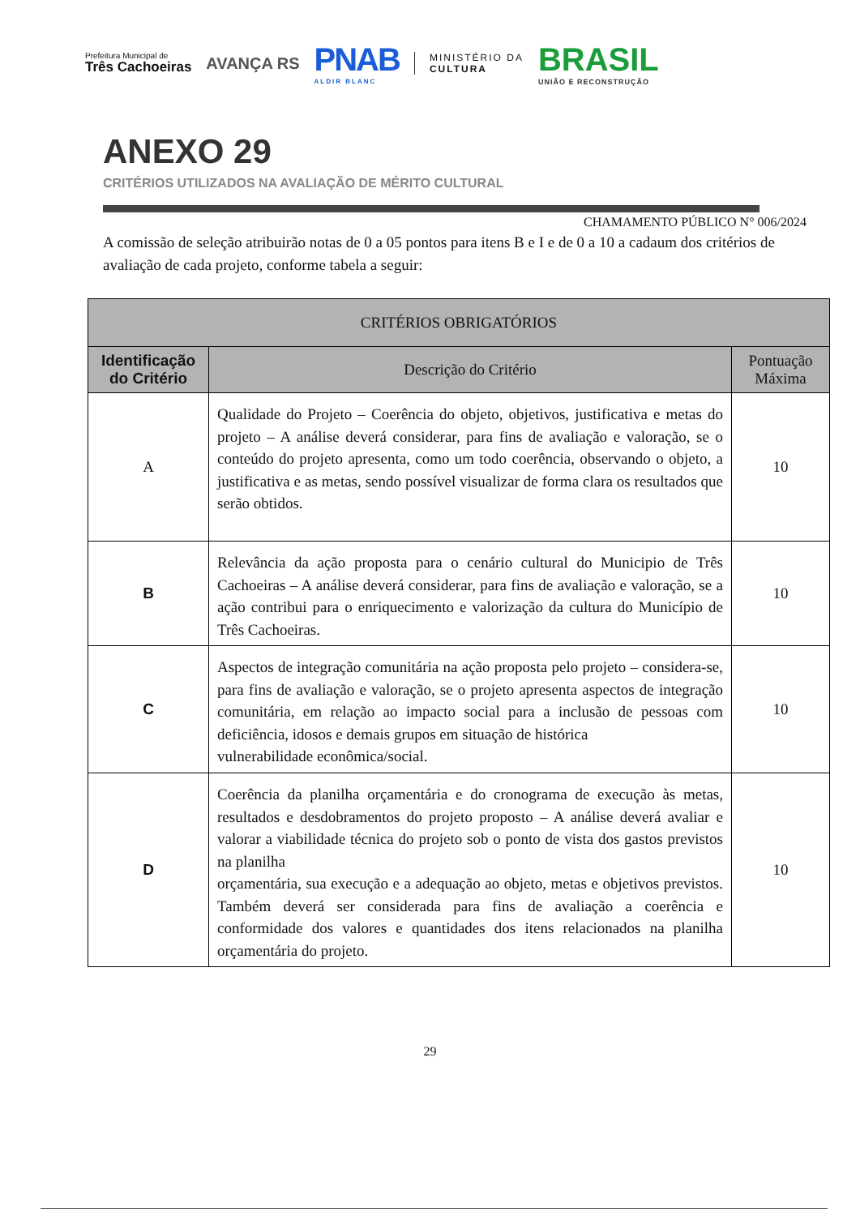Prefeitura Municipal de
Três Cachoeiras
AVANÇA RS
PNAB
ALDIR BLANC
MINISTÉRIO DA
CULTURA
BRASIL
UNIÃO E RECONSTRUÇÃO
ANEXO 29
CRITÉRIOS UTILIZADOS NA AVALIAÇÃO DE MÉRITO CULTURAL
CHAMAMENTO PÚBLICO N° 006/2024
A comissão de seleção atribuirão notas de 0 a 05 pontos para itens B e I e de 0 a 10 a cadaum dos critérios de avaliação de cada projeto, conforme tabela a seguir:
| CRITÉRIOS OBRIGATÓRIOS | | |
| --- | --- | --- |
| Identificação do Critério | Descrição do Critério | Pontuação Máxima |
| A | Qualidade do Projeto – Coerência do objeto, objetivos, justificativa e metas do projeto – A análise deverá considerar, para fins de avaliação e valoração, se o conteúdo do projeto apresenta, como um todo coerência, observando o objeto, a justificativa e as metas, sendo possível visualizar de forma clara os resultados que serão obtidos. | 10 |
| B | Relevância da ação proposta para o cenário cultural do Municipio de Três Cachoeiras – A análise deverá considerar, para fins de avaliação e valoração, se a ação contribui para o enriquecimento e valorização da cultura do Município de Três Cachoeiras. | 10 |
| C | Aspectos de integração comunitária na ação proposta pelo projeto – considera-se, para fins de avaliação e valoração, se o projeto apresenta aspectos de integração comunitária, em relação ao impacto social para a inclusão de pessoas com deficiência, idosos e demais grupos em situação de histórica vulnerabilidade econômica/social. | 10 |
| D | Coerência da planilha orçamentária e do cronograma de execução às metas, resultados e desdobramentos do projeto proposto – A análise deverá avaliar e valorar a viabilidade técnica do projeto sob o ponto de vista dos gastos previstos na planilha orçamentária, sua execução e a adequação ao objeto, metas e objetivos previstos. Também deverá ser considerada para fins de avaliação a coerência e conformidade dos valores e quantidades dos itens relacionados na planilha orçamentária do projeto. | 10 |
29